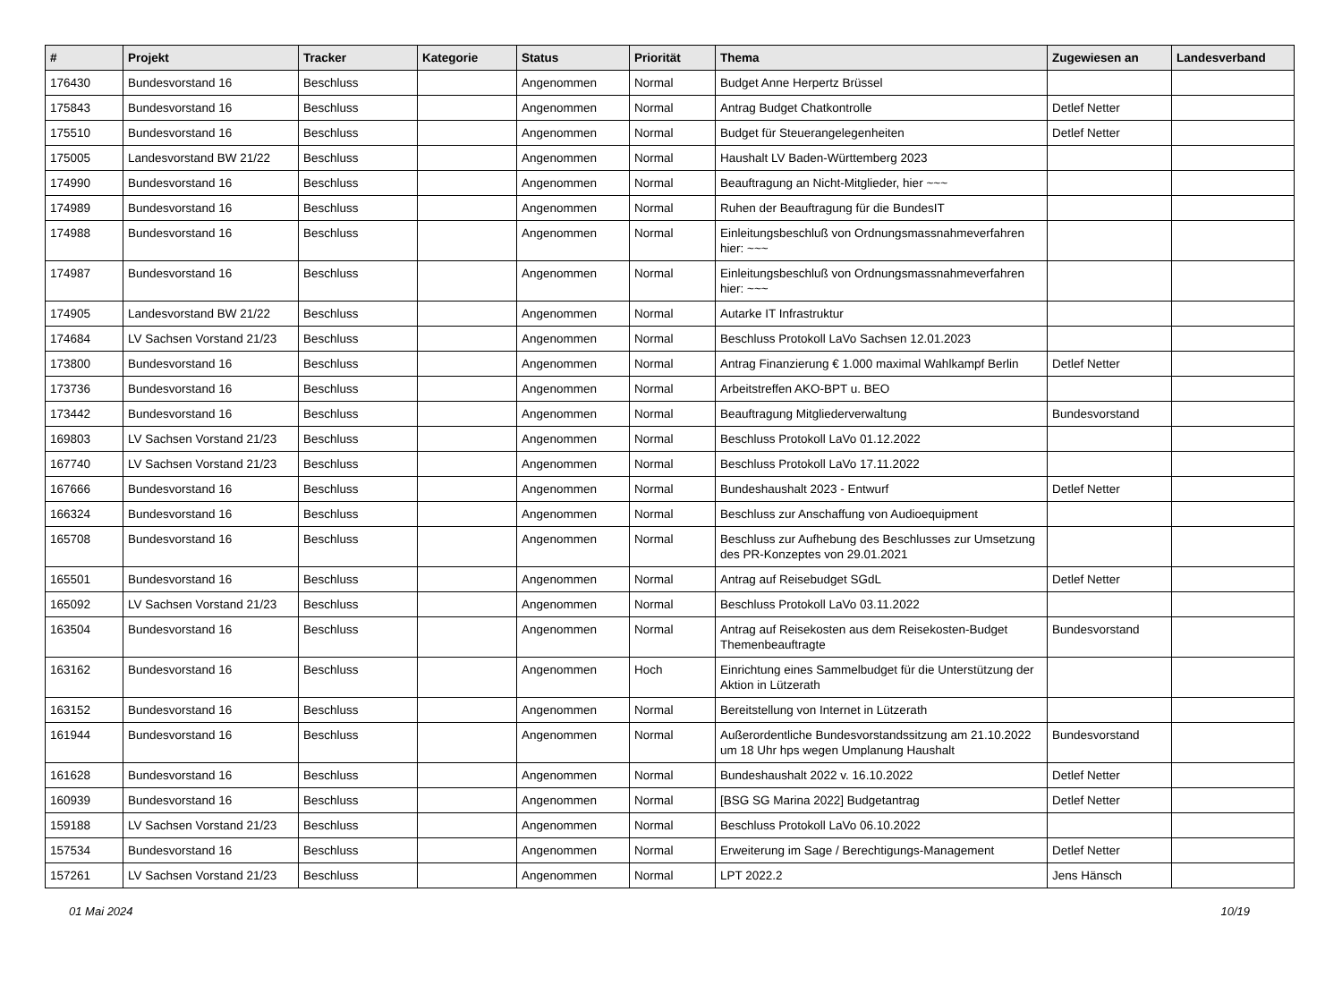| # | Projekt | Tracker | Kategorie | Status | Priorität | Thema | Zugewiesen an | Landesverband |
| --- | --- | --- | --- | --- | --- | --- | --- | --- |
| 176430 | Bundesvorstand 16 | Beschluss | | Angenommen | Normal | Budget Anne Herpertz Brüssel | | |
| 175843 | Bundesvorstand 16 | Beschluss | | Angenommen | Normal | Antrag Budget Chatkontrolle | Detlef Netter | |
| 175510 | Bundesvorstand 16 | Beschluss | | Angenommen | Normal | Budget für Steuerangelegenheiten | Detlef Netter | |
| 175005 | Landesvorstand BW 21/22 | Beschluss | | Angenommen | Normal | Haushalt LV Baden-Württemberg 2023 | | |
| 174990 | Bundesvorstand 16 | Beschluss | | Angenommen | Normal | Beauftragung an Nicht-Mitglieder, hier ~~~ | | |
| 174989 | Bundesvorstand 16 | Beschluss | | Angenommen | Normal | Ruhen der Beauftragung für die BundesIT | | |
| 174988 | Bundesvorstand 16 | Beschluss | | Angenommen | Normal | Einleitungsbeschluß von Ordnungsmassnahmeverfahren hier: ~~~ | | |
| 174987 | Bundesvorstand 16 | Beschluss | | Angenommen | Normal | Einleitungsbeschluß von Ordnungsmassnahmeverfahren hier: ~~~ | | |
| 174905 | Landesvorstand BW 21/22 | Beschluss | | Angenommen | Normal | Autarke IT Infrastruktur | | |
| 174684 | LV Sachsen Vorstand 21/23 | Beschluss | | Angenommen | Normal | Beschluss Protokoll LaVo Sachsen 12.01.2023 | | |
| 173800 | Bundesvorstand 16 | Beschluss | | Angenommen | Normal | Antrag Finanzierung € 1.000 maximal Wahlkampf Berlin | Detlef Netter | |
| 173736 | Bundesvorstand 16 | Beschluss | | Angenommen | Normal | Arbeitstreffen AKO-BPT u. BEO | | |
| 173442 | Bundesvorstand 16 | Beschluss | | Angenommen | Normal | Beauftragung Mitgliederverwaltung | Bundesvorstand | |
| 169803 | LV Sachsen Vorstand 21/23 | Beschluss | | Angenommen | Normal | Beschluss Protokoll LaVo 01.12.2022 | | |
| 167740 | LV Sachsen Vorstand 21/23 | Beschluss | | Angenommen | Normal | Beschluss Protokoll LaVo 17.11.2022 | | |
| 167666 | Bundesvorstand 16 | Beschluss | | Angenommen | Normal | Bundeshaushalt 2023 - Entwurf | Detlef Netter | |
| 166324 | Bundesvorstand 16 | Beschluss | | Angenommen | Normal | Beschluss zur Anschaffung von Audioequipment | | |
| 165708 | Bundesvorstand 16 | Beschluss | | Angenommen | Normal | Beschluss zur Aufhebung des Beschlusses zur Umsetzung des PR-Konzeptes von 29.01.2021 | | |
| 165501 | Bundesvorstand 16 | Beschluss | | Angenommen | Normal | Antrag auf Reisebudget SGdL | Detlef Netter | |
| 165092 | LV Sachsen Vorstand 21/23 | Beschluss | | Angenommen | Normal | Beschluss Protokoll LaVo 03.11.2022 | | |
| 163504 | Bundesvorstand 16 | Beschluss | | Angenommen | Normal | Antrag auf Reisekosten aus dem Reisekosten-Budget Themenbeauftragte | Bundesvorstand | |
| 163162 | Bundesvorstand 16 | Beschluss | | Angenommen | Hoch | Einrichtung eines Sammelbudget für die Unterstützung der Aktion in Lützerath | | |
| 163152 | Bundesvorstand 16 | Beschluss | | Angenommen | Normal | Bereitstellung von Internet in Lützerath | | |
| 161944 | Bundesvorstand 16 | Beschluss | | Angenommen | Normal | Außerordentliche Bundesvorstandssitzung am 21.10.2022 um 18 Uhr hps wegen Umplanung Haushalt | Bundesvorstand | |
| 161628 | Bundesvorstand 16 | Beschluss | | Angenommen | Normal | Bundeshaushalt 2022 v. 16.10.2022 | Detlef Netter | |
| 160939 | Bundesvorstand 16 | Beschluss | | Angenommen | Normal | [BSG SG Marina 2022] Budgetantrag | Detlef Netter | |
| 159188 | LV Sachsen Vorstand 21/23 | Beschluss | | Angenommen | Normal | Beschluss Protokoll LaVo 06.10.2022 | | |
| 157534 | Bundesvorstand 16 | Beschluss | | Angenommen | Normal | Erweiterung im Sage / Berechtigungs-Management | Detlef Netter | |
| 157261 | LV Sachsen Vorstand 21/23 | Beschluss | | Angenommen | Normal | LPT 2022.2 | Jens Hänsch | |
01 Mai 2024 10/19